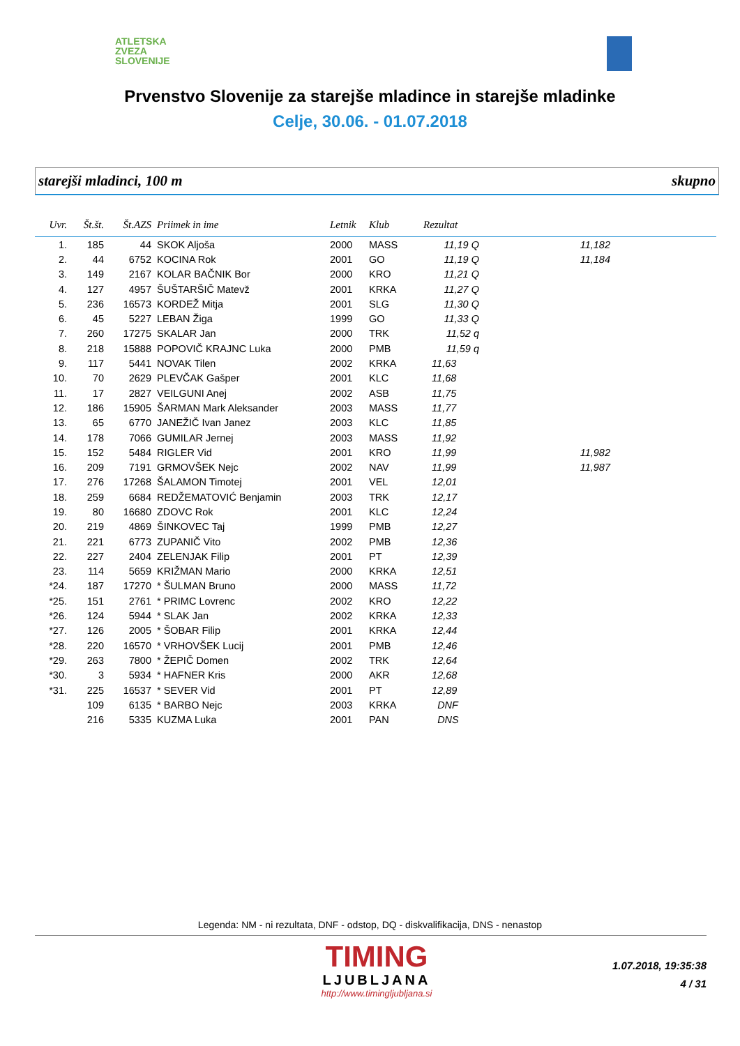ATLETSKA
ZVEZA
SLOVENIJE
Prvenstvo Slovenije za starejše mladince in starejše mladinke
Celje, 30.06. - 01.07.2018
starejši mladinci, 100 m skupno
| Uvr. | Št.št. | Št.AZS | Priimek in ime | Letnik | Klub | Rezultat | | |
| --- | --- | --- | --- | --- | --- | --- | --- | --- |
| 1. | 185 | 44 | SKOK Aljoša | 2000 | MASS | 11,19 Q | 11,182 | |
| 2. | 44 | 6752 | KOCINA Rok | 2001 | GO | 11,19 Q | 11,184 | |
| 3. | 149 | 2167 | KOLAR BAČNIK Bor | 2000 | KRO | 11,21 Q | | |
| 4. | 127 | 4957 | ŠUŠTARŠIČ Matevž | 2001 | KRKA | 11,27 Q | | |
| 5. | 236 | 16573 | KORDEŽ Mitja | 2001 | SLG | 11,30 Q | | |
| 6. | 45 | 5227 | LEBAN Žiga | 1999 | GO | 11,33 Q | | |
| 7. | 260 | 17275 | SKALAR Jan | 2000 | TRK | 11,52 q | | |
| 8. | 218 | 15888 | POPOVIČ KRAJNC Luka | 2000 | PMB | 11,59 q | | |
| 9. | 117 | 5441 | NOVAK Tilen | 2002 | KRKA | 11,63 | | |
| 10. | 70 | 2629 | PLEVČAK Gašper | 2001 | KLC | 11,68 | | |
| 11. | 17 | 2827 | VEILGUNI Anej | 2002 | ASB | 11,75 | | |
| 12. | 186 | 15905 | ŠARMAN Mark Aleksander | 2003 | MASS | 11,77 | | |
| 13. | 65 | 6770 | JANEŽIČ Ivan Janez | 2003 | KLC | 11,85 | | |
| 14. | 178 | 7066 | GUMILAR Jernej | 2003 | MASS | 11,92 | | |
| 15. | 152 | 5484 | RIGLER Vid | 2001 | KRO | 11,99 | 11,982 | |
| 16. | 209 | 7191 | GRMOVŠEK Nejc | 2002 | NAV | 11,99 | 11,987 | |
| 17. | 276 | 17268 | ŠALAMON Timotej | 2001 | VEL | 12,01 | | |
| 18. | 259 | 6684 | REDŽEMATOVIĆ Benjamin | 2003 | TRK | 12,17 | | |
| 19. | 80 | 16680 | ZDOVC Rok | 2001 | KLC | 12,24 | | |
| 20. | 219 | 4869 | ŠINKOVEC Taj | 1999 | PMB | 12,27 | | |
| 21. | 221 | 6773 | ZUPANIČ Vito | 2002 | PMB | 12,36 | | |
| 22. | 227 | 2404 | ZELENJAK Filip | 2001 | PT | 12,39 | | |
| 23. | 114 | 5659 | KRIŽMAN Mario | 2000 | KRKA | 12,51 | | |
| *24. | 187 | 17270 | * ŠULMAN Bruno | 2000 | MASS | 11,72 | | |
| *25. | 151 | 2761 | * PRIMC Lovrenc | 2002 | KRO | 12,22 | | |
| *26. | 124 | 5944 | * SLAK Jan | 2002 | KRKA | 12,33 | | |
| *27. | 126 | 2005 | * ŠOBAR Filip | 2001 | KRKA | 12,44 | | |
| *28. | 220 | 16570 | * VRHOVŠEK Lucij | 2001 | PMB | 12,46 | | |
| *29. | 263 | 7800 | * ŽEPIČ Domen | 2002 | TRK | 12,64 | | |
| *30. | 3 | 5934 | * HAFNER Kris | 2000 | AKR | 12,68 | | |
| *31. | 225 | 16537 | * SEVER Vid | 2001 | PT | 12,89 | | |
| | 109 | 6135 | * BARBO Nejc | 2003 | KRKA | DNF | | |
| | 216 | 5335 | KUZMA Luka | 2001 | PAN | DNS | | |
Legenda: NM - ni rezultata, DNF - odstop, DQ - diskvalifikacija, DNS - nenastop
TIMING
LJUBLJANA
http://www.timingljubljana.si
1.07.2018, 19:35:38
4 / 31